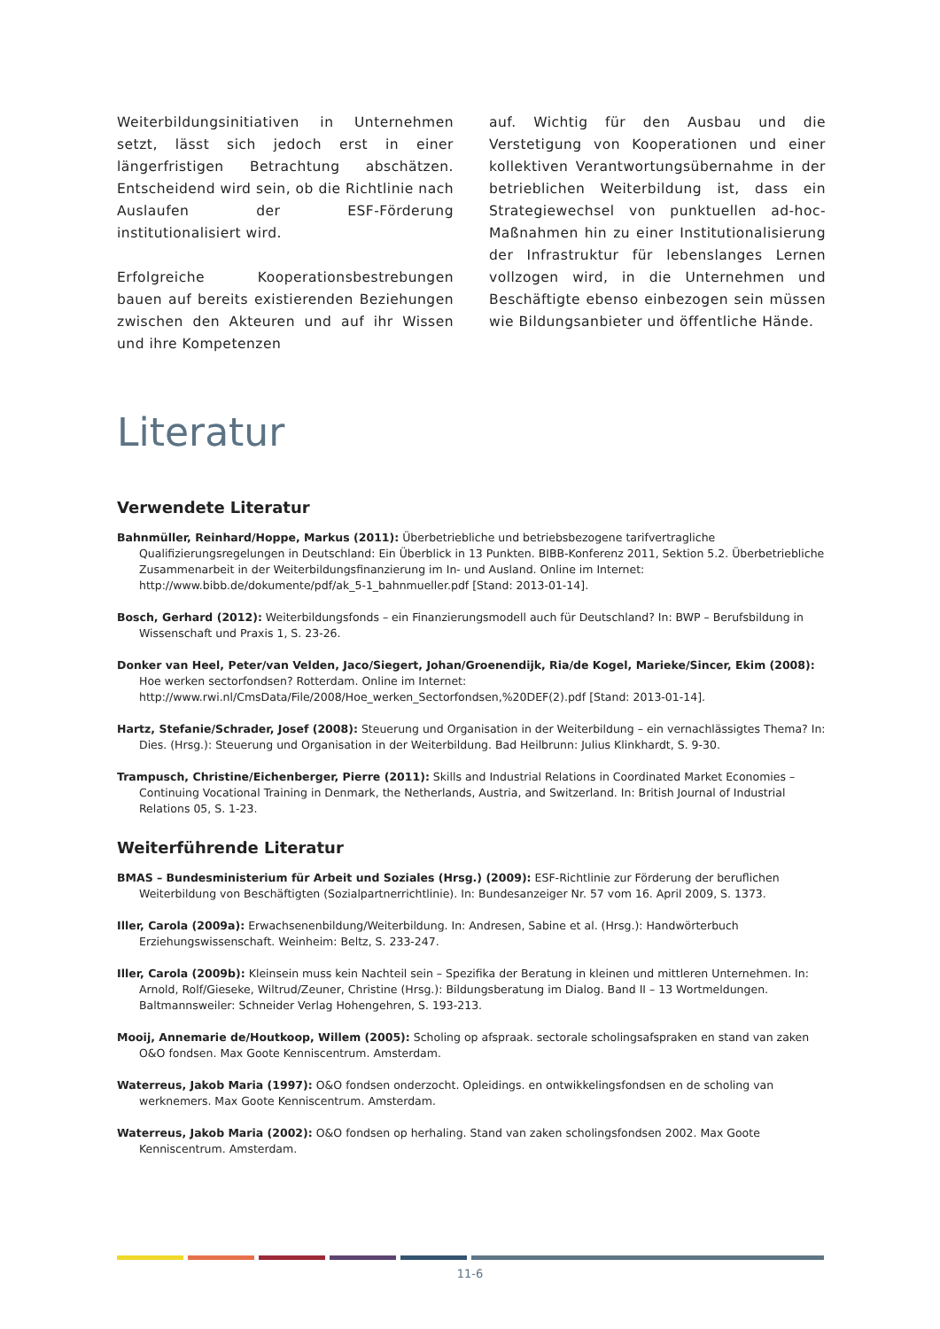Weiterbildungsinitiativen in Unternehmen setzt, lässt sich jedoch erst in einer längerfristigen Betrachtung abschätzen. Entscheidend wird sein, ob die Richtlinie nach Auslaufen der ESF-Förderung institutionalisiert wird.
Erfolgreiche Kooperationsbestrebungen bauen auf bereits existierenden Beziehungen zwischen den Akteuren und auf ihr Wissen und ihre Kompetenzen
auf. Wichtig für den Ausbau und die Verstetigung von Kooperationen und einer kollektiven Verantwortungsübernahme in der betrieblichen Weiterbildung ist, dass ein Strategiewechsel von punktuellen ad-hoc-Maßnahmen hin zu einer Institutionalisierung der Infrastruktur für lebenslanges Lernen vollzogen wird, in die Unternehmen und Beschäftigte ebenso einbezogen sein müssen wie Bildungsanbieter und öffentliche Hände.
Literatur
Verwendete Literatur
Bahnmüller, Reinhard/Hoppe, Markus (2011): Überbetriebliche und betriebsbezogene tarifvertragliche Qualifizierungsregelungen in Deutschland: Ein Überblick in 13 Punkten. BIBB-Konferenz 2011, Sektion 5.2. Überbetriebliche Zusammenarbeit in der Weiterbildungsfinanzierung im In- und Ausland. Online im Internet: http://www.bibb.de/dokumente/pdf/ak_5-1_bahnmueller.pdf [Stand: 2013-01-14].
Bosch, Gerhard (2012): Weiterbildungsfonds – ein Finanzierungsmodell auch für Deutschland? In: BWP – Berufsbildung in Wissenschaft und Praxis 1, S. 23-26.
Donker van Heel, Peter/van Velden, Jaco/Siegert, Johan/Groenendijk, Ria/de Kogel, Marieke/Sincer, Ekim (2008): Hoe werken sectorfondsen? Rotterdam. Online im Internet: http://www.rwi.nl/CmsData/File/2008/Hoe_werken_Sectorfondsen,%20DEF(2).pdf [Stand: 2013-01-14].
Hartz, Stefanie/Schrader, Josef (2008): Steuerung und Organisation in der Weiterbildung – ein vernachlässigtes Thema? In: Dies. (Hrsg.): Steuerung und Organisation in der Weiterbildung. Bad Heilbrunn: Julius Klinkhardt, S. 9-30.
Trampusch, Christine/Eichenberger, Pierre (2011): Skills and Industrial Relations in Coordinated Market Economies – Continuing Vocational Training in Denmark, the Netherlands, Austria, and Switzerland. In: British Journal of Industrial Relations 05, S. 1-23.
Weiterführende Literatur
BMAS – Bundesministerium für Arbeit und Soziales (Hrsg.) (2009): ESF-Richtlinie zur Förderung der beruflichen Weiterbildung von Beschäftigten (Sozialpartnerrichtlinie). In: Bundesanzeiger Nr. 57 vom 16. April 2009, S. 1373.
Iller, Carola (2009a): Erwachsenenbildung/Weiterbildung. In: Andresen, Sabine et al. (Hrsg.): Handwörterbuch Erziehungswissenschaft. Weinheim: Beltz, S. 233-247.
Iller, Carola (2009b): Kleinsein muss kein Nachteil sein – Spezifika der Beratung in kleinen und mittleren Unternehmen. In: Arnold, Rolf/Gieseke, Wiltrud/Zeuner, Christine (Hrsg.): Bildungsberatung im Dialog. Band II – 13 Wortmeldungen. Baltmannsweiler: Schneider Verlag Hohengehren, S. 193-213.
Mooij, Annemarie de/Houtkoop, Willem (2005): Scholing op afspraak. sectorale scholingsafspraken en stand van zaken O&O fondsen. Max Goote Kenniscentrum. Amsterdam.
Waterreus, Jakob Maria (1997): O&O fondsen onderzocht. Opleidings. en ontwikkelingsfondsen en de scholing van werknemers. Max Goote Kenniscentrum. Amsterdam.
Waterreus, Jakob Maria (2002): O&O fondsen op herhaling. Stand van zaken scholingsfondsen 2002. Max Goote Kenniscentrum. Amsterdam.
11-6